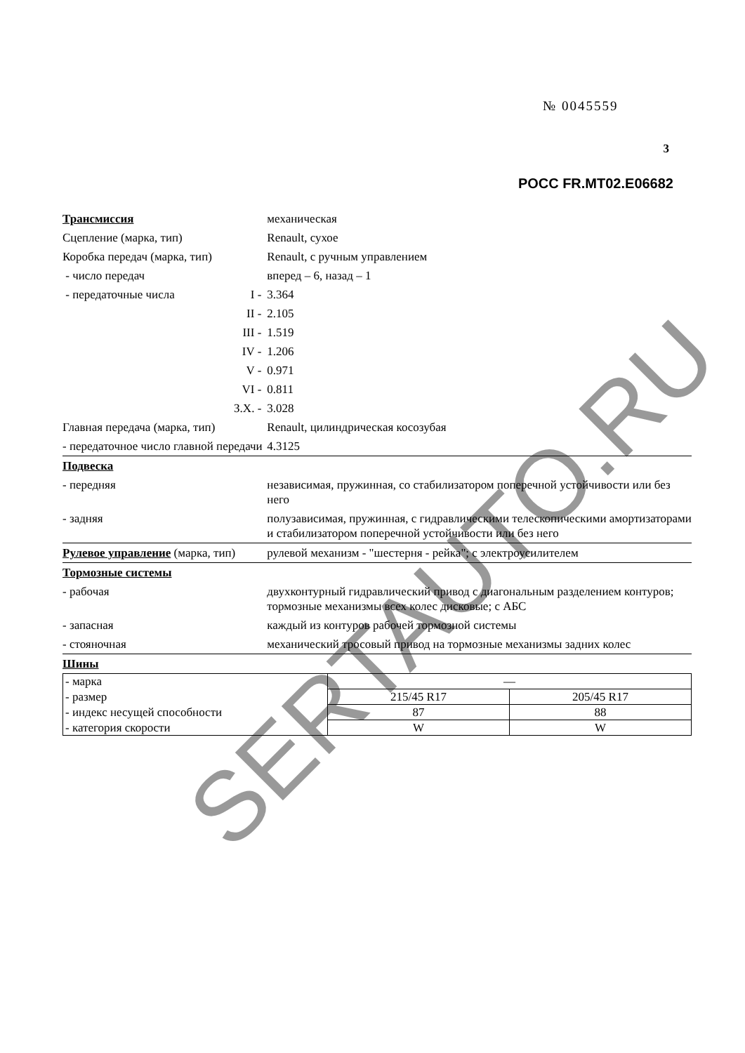№ 0045559
3
РОСС FR.MT02.E06682
| Трансмиссия | | механическая |
| Сцепление (марка, тип) | | Renault, сухое |
| Коробка передач (марка, тип) | | Renault, с ручным управлением |
| - число передач | | вперед – 6, назад – 1 |
| - передаточные числа | I - | 3.364 |
| | II - | 2.105 |
| | III - | 1.519 |
| | IV - | 1.206 |
| | V - | 0.971 |
| | VI - | 0.811 |
| | З.Х. - | 3.028 |
| Главная передача (марка, тип) | | Renault, цилиндрическая косозубая |
| - передаточное число главной передачи | | 4.3125 |
| Подвеска | | |
| - передняя | | независимая, пружинная, со стабилизатором поперечной устойчивости или без него |
| - задняя | | полузависимая, пружинная, с гидравлическими телескопическими амортизаторами и стабилизатором поперечной устойчивости или без него |
| Рулевое управление (марка, тип) | | рулевой механизм - "шестерня - рейка"; с электроусилителем |
| Тормозные системы | | |
| - рабочая | | двухконтурный гидравлический привод с диагональным разделением контуров; тормозные механизмы всех колес дисковые; с АБС |
| - запасная | | каждый из контуров рабочей тормозной системы |
| - стояночная | | механический тросовый привод на тормозные механизмы задних колес |
| Шины | | |
| - марка | — | |
| - размер | 215/45 R17 | 205/45 R17 |
| - индекс несущей способности | 87 | 88 |
| - категория скорости | W | W |
SERTAUTO.RU